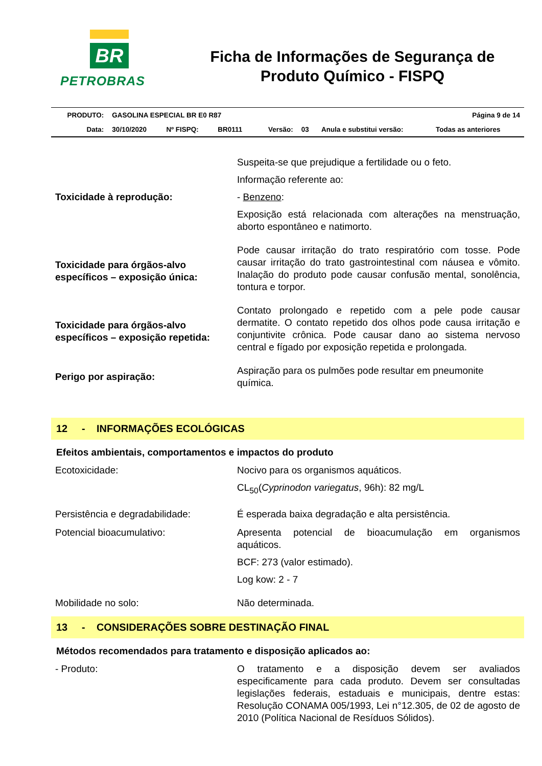BR
PETROBRAS
Ficha de Informações de Segurança de Produto Químico - FISPQ
| PRODUTO: | GASOLINA ESPECIAL BR E0 R87 | | | | | Página 9 de 14 | |
| Data: | 30/10/2020 | Nº FISPQ: | BR0111 | Versão: | 03 | Anula e substitui versão: | Todas as anteriores |
| Toxicidade à reprodução: | Suspeita-se que prejudique a fertilidade ou o feto. Informação referente ao: - Benzeno : Exposição está relacionada com alterações na menstruação, aborto espontâneo e natimorto. |
| Toxicidade para órgãos-alvo específicos – exposição única: | Pode causar irritação do trato respiratório com tosse. Pode causar irritação do trato gastrointestinal com náusea e vômito. Inalação do produto pode causar confusão mental, sonolência, tontura e torpor. |
| Toxicidade para órgãos-alvo específicos – exposição repetida: | Contato prolongado e repetido com a pele pode causar dermatite. O contato repetido dos olhos pode causa irritação e conjuntivite crônica. Pode causar dano ao sistema nervoso central e fígado por exposição repetida e prolongada. |
| Perigo por aspiração: | Aspiração para os pulmões pode resultar em pneumonite química. |
12 - INFORMAÇÕES ECOLÓGICAS
Efeitos ambientais, comportamentos e impactos do produto
| Ecotoxicidade: | Nocivo para os organismos aquáticos. CL<sub>50</sub>( Cyprinodon variegatus , 96h): 82 mg/L |
| Persistência e degradabilidade: | É esperada baixa degradação e alta persistência. |
| Potencial bioacumulativo: | Apresenta potencial de bioacumulação em organismos aquáticos. BCF: 273 (valor estimado). Log kow: 2 - 7 |
| Mobilidade no solo: | Não determinada. |
13 - CONSIDERAÇÕES SOBRE DESTINAÇÃO FINAL
Métodos recomendados para tratamento e disposição aplicados ao:
| - Produto: | O tratamento e a disposição devem ser avaliados especificamente para cada produto. Devem ser consultadas legislações federais, estaduais e municipais, dentre estas: Resolução CONAMA 005/1993, Lei n°12.305, de 02 de agosto de 2010 (Política Nacional de Resíduos Sólidos). |